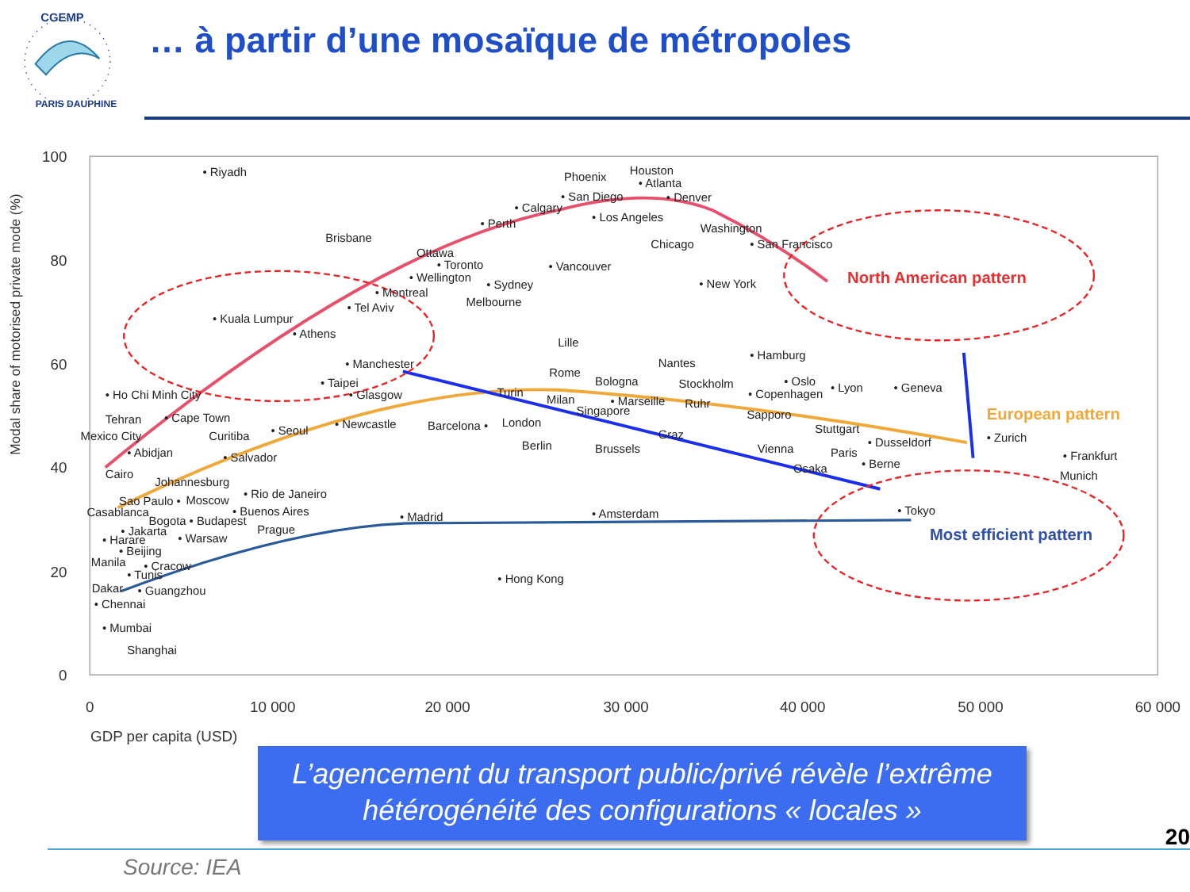CGEMP
PARIS DAUPHINE
… à partir d’une mosaïque de métropoles
100
80
60
40
20
0
0
10 000
20 000
30 000
40 000
50 000
60 000
GDP per capita (USD)
Modal share of motorised private mode (%)
North American pattern
European pattern
Most efficient pattern
• Riyadh
Phoenix
Houston
• Atlanta
• San Diego
• Denver
• Calgary
• Los Angeles
• Perth
Brisbane
Washington
Chicago
• San Francisco
Ottawa
• Toronto
• Vancouver
• Wellington
• Sydney
• New York
• Montreal
Melbourne
• Tel Aviv
• Kuala Lumpur
• Athens
Lille
Nantes
• Hamburg
• Manchester
Rome
Bologna
Stockholm
• Oslo
• Lyon
• Geneva
• Taipei
• Glasgow
• Ho Chi Minh City
Turin
• Copenhagen
Milan
• Marseille
Ruhr
Singapore
Sapporo
Tehran
• Cape Town
• Newcastle
Barcelona •
London
• Seoul
Stuttgart
Mexico City
Curitiba
• Zurich
• Dusseldorf
Berlin
Brussels
Graz
Vienna
Paris
• Abidjan
• Salvador
• Frankfurt
• Berne
Osaka
Cairo
Munich
Johannesburg
• Rio de Janeiro
Sao Paulo •
Moscow
• Buenos Aires
Casablanca
• Tokyo
• Madrid
• Amsterdam
Bogota • Budapest
Prague
• Jakarta
• Harare
• Warsaw
• Beijing
Manila
• Cracow
• Tunis
• Hong Kong
Dakar
• Guangzhou
• Chennai
• Mumbai
Shanghai
L’agencement du transport public/privé révèle l’extrême
hétérogénéité des configurations « locales »
Source: IEA
20